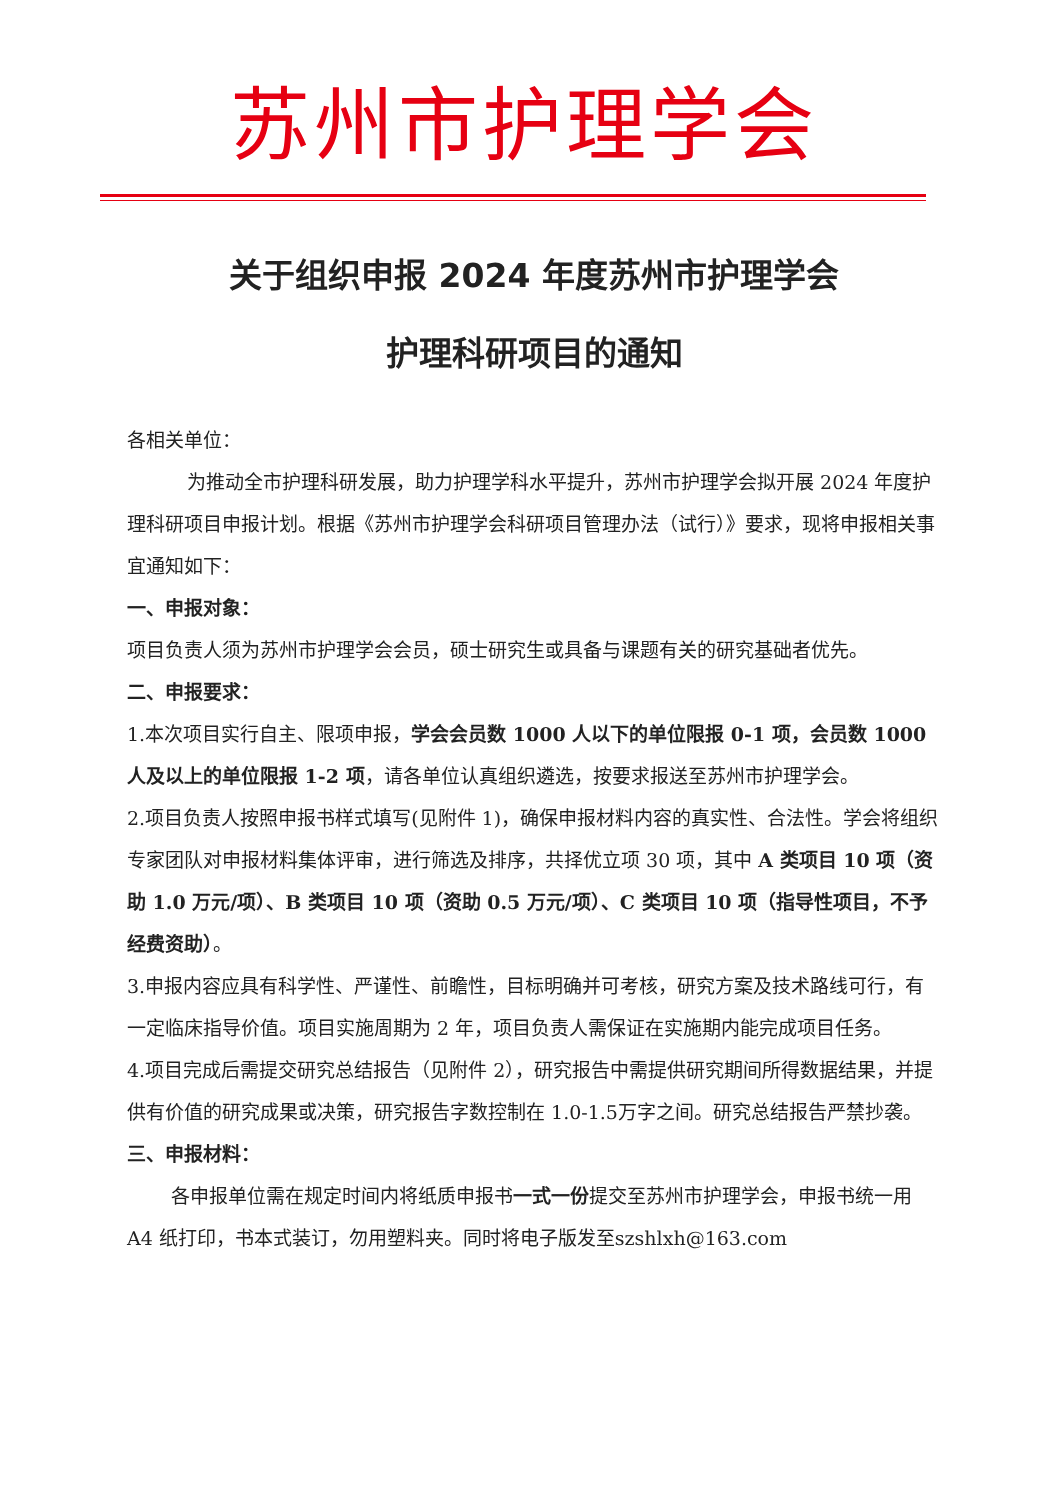苏州市护理学会
关于组织申报 2024 年度苏州市护理学会
护理科研项目的通知
各相关单位：
为推动全市护理科研发展，助力护理学科水平提升，苏州市护理学会拟开展 2024 年度护理科研项目申报计划。根据《苏州市护理学会科研项目管理办法（试行）》要求，现将申报相关事宜通知如下：
一、申报对象：
项目负责人须为苏州市护理学会会员，硕士研究生或具备与课题有关的研究基础者优先。
二、申报要求：
1.本次项目实行自主、限项申报，学会会员数 1000 人以下的单位限报 0-1 项，会员数 1000 人及以上的单位限报 1-2 项，请各单位认真组织遴选，按要求报送至苏州市护理学会。
2.项目负责人按照申报书样式填写(见附件 1)，确保申报材料内容的真实性、合法性。学会将组织专家团队对申报材料集体评审，进行筛选及排序，共择优立项 30 项，其中 A 类项目 10 项（资助 1.0 万元/项）、B 类项目 10 项（资助 0.5 万元/项）、C 类项目 10 项（指导性项目，不予经费资助）。
3.申报内容应具有科学性、严谨性、前瞻性，目标明确并可考核，研究方案及技术路线可行，有一定临床指导价值。项目实施周期为 2 年，项目负责人需保证在实施期内能完成项目任务。
4.项目完成后需提交研究总结报告（见附件 2），研究报告中需提供研究期间所得数据结果，并提供有价值的研究成果或决策，研究报告字数控制在 1.0-1.5万字之间。研究总结报告严禁抄袭。
三、申报材料：
各申报单位需在规定时间内将纸质申报书一式一份提交至苏州市护理学会，申报书统一用 A4 纸打印，书本式装订，勿用塑料夹。同时将电子版发至szshlxh@163.com